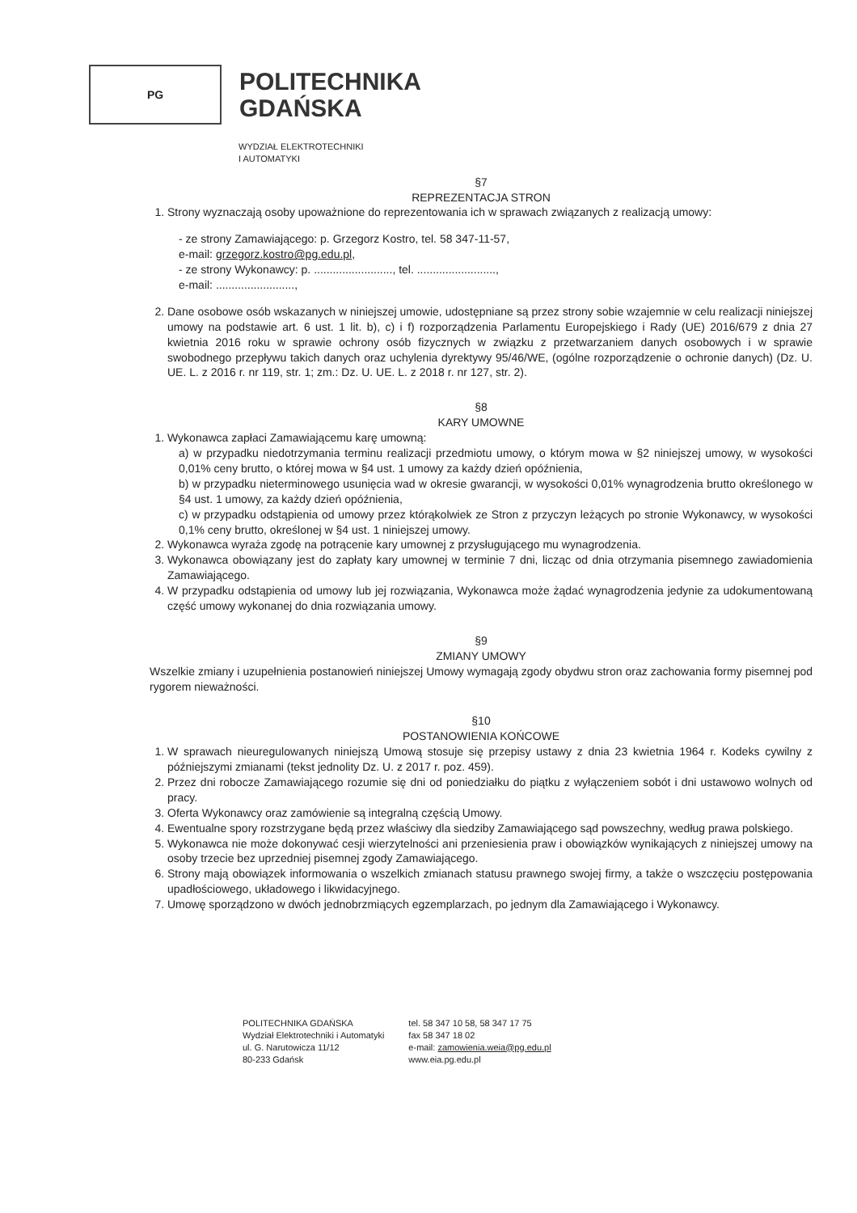PG
POLITECHNIKA
GDAŃSKA
WYDZIAŁ ELEKTROTECHNIKI
I AUTOMATYKI
§7
REPREZENTACJA STRON
1. Strony wyznaczają osoby upoważnione do reprezentowania ich w sprawach związanych z realizacją umowy:
- ze strony Zamawiającego: p. Grzegorz Kostro, tel. 58 347-11-57,
e-mail: grzegorz.kostro@pg.edu.pl,
- ze strony Wykonawcy: p. ........................., tel. .........................,
e-mail: .........................,
2. Dane osobowe osób wskazanych w niniejszej umowie, udostępniane są przez strony sobie wzajemnie w celu realizacji niniejszej umowy na podstawie art. 6 ust. 1 lit. b), c) i f) rozporządzenia Parlamentu Europejskiego i Rady (UE) 2016/679 z dnia 27 kwietnia 2016 roku w sprawie ochrony osób fizycznych w związku z przetwarzaniem danych osobowych i w sprawie swobodnego przepływu takich danych oraz uchylenia dyrektywy 95/46/WE, (ogólne rozporządzenie o ochronie danych) (Dz. U. UE. L. z 2016 r. nr 119, str. 1; zm.: Dz. U. UE. L. z 2018 r. nr 127, str. 2).
§8
KARY UMOWNE
1. Wykonawca zapłaci Zamawiającemu karę umowną:
a) w przypadku niedotrzymania terminu realizacji przedmiotu umowy, o którym mowa w §2 niniejszej umowy, w wysokości 0,01% ceny brutto, o której mowa w §4 ust. 1 umowy za każdy dzień opóźnienia,
b) w przypadku nieterminowego usunięcia wad w okresie gwarancji, w wysokości 0,01% wynagrodzenia brutto określonego w §4 ust. 1 umowy, za każdy dzień opóźnienia,
c) w przypadku odstąpienia od umowy przez którąkolwiek ze Stron z przyczyn leżących po stronie Wykonawcy, w wysokości 0,1% ceny brutto, określonej w §4 ust. 1 niniejszej umowy.
2. Wykonawca wyraża zgodę na potrącenie kary umownej z przysługującego mu wynagrodzenia.
3. Wykonawca obowiązany jest do zapłaty kary umownej w terminie 7 dni, licząc od dnia otrzymania pisemnego zawiadomienia Zamawiającego.
4. W przypadku odstąpienia od umowy lub jej rozwiązania, Wykonawca może żądać wynagrodzenia jedynie za udokumentowaną część umowy wykonanej do dnia rozwiązania umowy.
§9
ZMIANY UMOWY
Wszelkie zmiany i uzupełnienia postanowień niniejszej Umowy wymagają zgody obydwu stron oraz zachowania formy pisemnej pod rygorem nieważności.
§10
POSTANOWIENIA KOŃCOWE
1. W sprawach nieuregulowanych niniejszą Umową stosuje się przepisy ustawy z dnia 23 kwietnia 1964 r. Kodeks cywilny z późniejszymi zmianami (tekst jednolity Dz. U. z 2017 r. poz. 459).
2. Przez dni robocze Zamawiającego rozumie się dni od poniedziałku do piątku z wyłączeniem sobót i dni ustawowo wolnych od pracy.
3. Oferta Wykonawcy oraz zamówienie są integralną częścią Umowy.
4. Ewentualne spory rozstrzygane będą przez właściwy dla siedziby Zamawiającego sąd powszechny, według prawa polskiego.
5. Wykonawca nie może dokonywać cesji wierzytelności ani przeniesienia praw i obowiązków wynikających z niniejszej umowy na osoby trzecie bez uprzedniej pisemnej zgody Zamawiającego.
6. Strony mają obowiązek informowania o wszelkich zmianach statusu prawnego swojej firmy, a także o wszczęciu postępowania upadłościowego, układowego i likwidacyjnego.
7. Umowę sporządzono w dwóch jednobrzmiących egzemplarzach, po jednym dla Zamawiającego i Wykonawcy.
POLITECHNIKA GDAŃSKA
Wydział Elektrotechniki i Automatyki
ul. G. Narutowicza 11/12
80-233 Gdańsk
tel. 58 347 10 58, 58 347 17 75
fax 58 347 18 02
e-mail: zamowienia.weia@pg.edu.pl
www.eia.pg.edu.pl